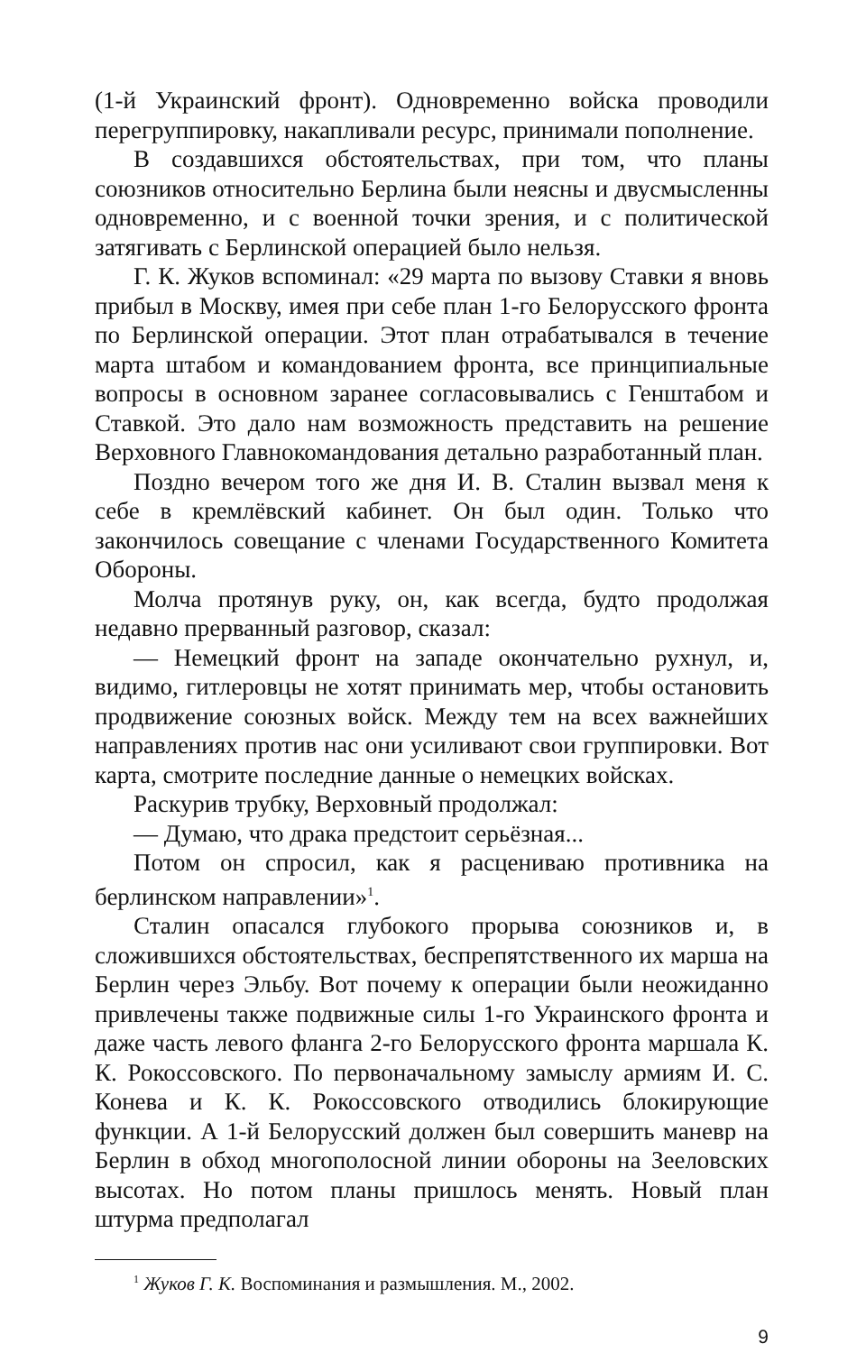(1-й Украинский фронт). Одновременно войска проводили перегруппировку, накапливали ресурс, принимали пополнение.
В создавшихся обстоятельствах, при том, что планы союзников относительно Берлина были неясны и двусмысленны одновременно, и с военной точки зрения, и с политической затягивать с Берлинской операцией было нельзя.
Г. К. Жуков вспоминал: «29 марта по вызову Ставки я вновь прибыл в Москву, имея при себе план 1-го Белорусского фронта по Берлинской операции. Этот план отрабатывался в течение марта штабом и командованием фронта, все принципиальные вопросы в основном заранее согласовывались с Генштабом и Ставкой. Это дало нам возможность представить на решение Верховного Главнокомандования детально разработанный план.
Поздно вечером того же дня И. В. Сталин вызвал меня к себе в кремлёвский кабинет. Он был один. Только что закончилось совещание с членами Государственного Комитета Обороны.
Молча протянув руку, он, как всегда, будто продолжая недавно прерванный разговор, сказал:
— Немецкий фронт на западе окончательно рухнул, и, видимо, гитлеровцы не хотят принимать мер, чтобы остановить продвижение союзных войск. Между тем на всех важнейших направлениях против нас они усиливают свои группировки. Вот карта, смотрите последние данные о немецких войсках.
Раскурив трубку, Верховный продолжал:
— Думаю, что драка предстоит серьёзная...
Потом он спросил, как я расцениваю противника на берлинском направлении»<sup>1</sup>.
Сталин опасался глубокого прорыва союзников и, в сложившихся обстоятельствах, беспрепятственного их марша на Берлин через Эльбу. Вот почему к операции были неожиданно привлечены также подвижные силы 1-го Украинского фронта и даже часть левого фланга 2-го Белорусского фронта маршала К. К. Рокоссовского. По первоначальному замыслу армиям И. С. Конева и К. К. Рокоссовского отводились блокирующие функции. А 1-й Белорусский должен был совершить маневр на Берлин в обход многополосной линии обороны на Зееловских высотах. Но потом планы пришлось менять. Новый план штурма предполагал
<sup>1</sup> Жуков Г. К. Воспоминания и размышления. М., 2002.
9